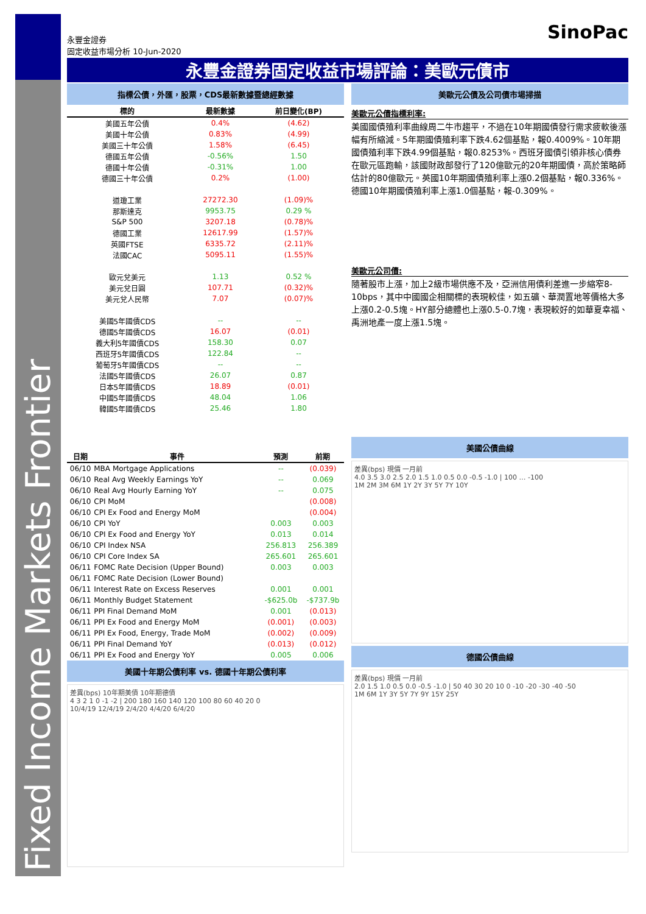Fixed Income Markets Frontier
永豐金證券
固定收益市場分析 10-Jun-2020
SinoPac
永豐金證券固定收益市場評論：美歐元債市
指標公債，外匯，股票，CDS最新數據暨總經數據
| 標的 | 最新數據 | 前日變化(BP) |
| --- | --- | --- |
| 美國五年公債 | 0.4% | (4.62) |
| 美國十年公債 | 0.83% | (4.99) |
| 美國三十年公債 | 1.58% | (6.45) |
| 德國五年公債 | -0.56% | 1.50 |
| 德國十年公債 | -0.31% | 1.00 |
| 德國三十年公債 | 0.2% | (1.00) |
| 道瓊工業 | 27272.30 | (1.09)% |
| 那斯達克 | 9953.75 | 0.29 % |
| S&P 500 | 3207.18 | (0.78)% |
| 德國工業 | 12617.99 | (1.57)% |
| 英國FTSE | 6335.72 | (2.11)% |
| 法國CAC | 5095.11 | (1.55)% |
| 歐元兌美元 | 1.13 | 0.52 % |
| 美元兌日圓 | 107.71 | (0.32)% |
| 美元兌人民幣 | 7.07 | (0.07)% |
| 美國5年國債CDS | -- | -- |
| 德國5年國債CDS | 16.07 | (0.01) |
| 義大利5年國債CDS | 158.30 | 0.07 |
| 西班牙5年國債CDS | 122.84 | -- |
| 葡萄牙5年國債CDS | -- | -- |
| 法國5年國債CDS | 26.07 | 0.87 |
| 日本5年國債CDS | 18.89 | (0.01) |
| 中國5年國債CDS | 48.04 | 1.06 |
| 韓國5年國債CDS | 25.46 | 1.80 |
| 日期 | 事件 | 預測 | 前期 |
| --- | --- | --- | --- |
| 06/10 | MBA Mortgage Applications | -- | (0.039) |
| 06/10 | Real Avg Weekly Earnings YoY | -- | 0.069 |
| 06/10 | Real Avg Hourly Earning YoY | -- | 0.075 |
| 06/10 | CPI MoM | | (0.008) |
| 06/10 | CPI Ex Food and Energy MoM | | (0.004) |
| 06/10 | CPI YoY | 0.003 | 0.003 |
| 06/10 | CPI Ex Food and Energy YoY | 0.013 | 0.014 |
| 06/10 | CPI Index NSA | 256.813 | 256.389 |
| 06/10 | CPI Core Index SA | 265.601 | 265.601 |
| 06/11 | FOMC Rate Decision (Upper Bound) | 0.003 | 0.003 |
| 06/11 | FOMC Rate Decision (Lower Bound) | | |
| 06/11 | Interest Rate on Excess Reserves | 0.001 | 0.001 |
| 06/11 | Monthly Budget Statement | -$625.0b | -$737.9b |
| 06/11 | PPI Final Demand MoM | 0.001 | (0.013) |
| 06/11 | PPI Ex Food and Energy MoM | (0.001) | (0.003) |
| 06/11 | PPI Ex Food, Energy, Trade MoM | (0.002) | (0.009) |
| 06/11 | PPI Final Demand YoY | (0.013) | (0.012) |
| 06/11 | PPI Ex Food and Energy YoY | 0.005 | 0.006 |
美國十年期公債利率 vs. 德國十年期公債利率
差異(bps) 10年期美債 10年期德債
4 3 2 1 0 -1 -2 | 200 180 160 140 120 100 80 60 40 20 0
10/4/19 12/4/19 2/4/20 4/4/20 6/4/20
美歐元公債及公司債市場掃描
美歐元公債指標利率:
美國國債殖利率曲線周二牛市趨平，不過在10年期國債發行需求疲軟後漲幅有所縮減。5年期國債殖利率下跌4.62個基點，報0.4009%。10年期國債殖利率下跌4.99個基點，報0.8253%。西班牙國債引領非核心債券在歐元區跑輸，該國財政部發行了120億歐元的20年期國債，高於策略師估計的80億歐元。英國10年期國債殖利率上漲0.2個基點，報0.336%。德國10年期國債殖利率上漲1.0個基點，報-0.309%。
美歐元公司債:
隨著股市上漲，加上2級市場供應不及，亞洲信用債利差進一步縮窄8-10bps，其中中國國企相關標的表現較佳，如五礦、華潤置地等價格大多上漲0.2-0.5塊。HY部分總體也上漲0.5-0.7塊，表現較好的如華夏幸福、禹洲地產一度上漲1.5塊。
美國公債曲線
差異(bps) 現價 一月前
4.0 3.5 3.0 2.5 2.0 1.5 1.0 0.5 0.0 -0.5 -1.0 | 100 … -100
1M 2M 3M 6M 1Y 2Y 3Y 5Y 7Y 10Y
德國公債曲線
差異(bps) 現價 一月前
2.0 1.5 1.0 0.5 0.0 -0.5 -1.0 | 50 40 30 20 10 0 -10 -20 -30 -40 -50
1M 6M 1Y 3Y 5Y 7Y 9Y 15Y 25Y